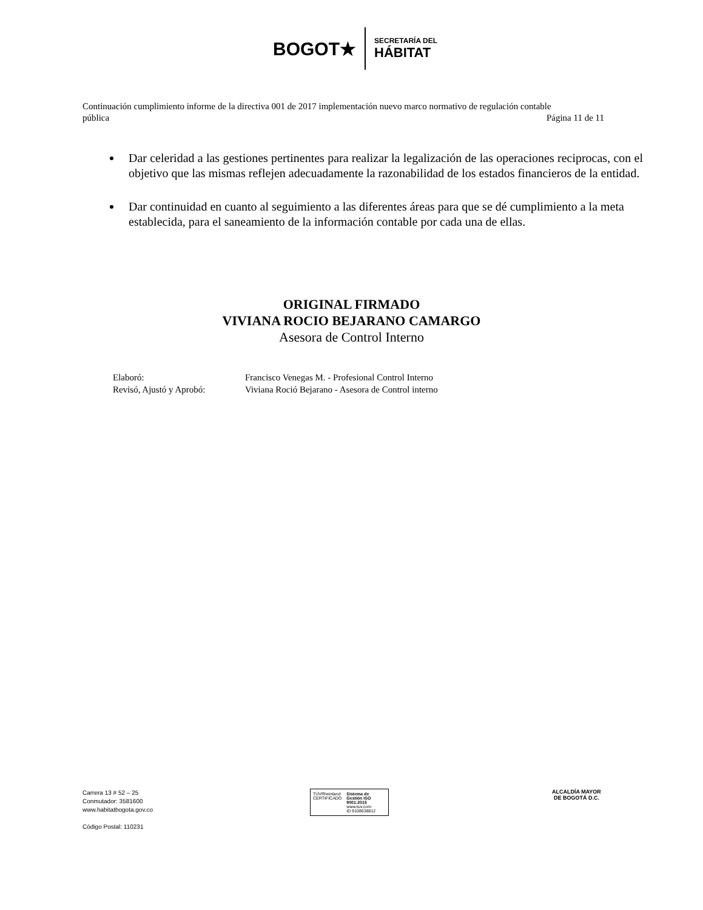BOGOT★
SECRETARÍA DEL
HÁBITAT
Continuación cumplimiento informe de la directiva 001 de 2017 implementación nuevo marco normativo de regulación contable
pública Página 11 de 11
Dar celeridad a las gestiones pertinentes para realizar la legalización de las operaciones reciprocas, con el objetivo que las mismas reflejen adecuadamente la razonabilidad de los estados financieros de la entidad.
Dar continuidad en cuanto al seguimiento a las diferentes áreas para que se dé cumplimiento a la meta establecida, para el saneamiento de la información contable por cada una de ellas.
ORIGINAL FIRMADO
VIVIANA ROCIO BEJARANO CAMARGO
Asesora de Control Interno
| Elaboró: | Francisco Venegas M. - Profesional Control Interno |
| Revisó, Ajustó y Aprobó: | Viviana Roció Bejarano - Asesora de Control interno |
Carrera 13 # 52 – 25
Conmutador: 3581600
www.habitatbogota.gov.co
Código Postal: 110231
TÜVRheinland
CERTIFICADO
Sistema de Gestión ISO 9001:2015
www.tuv.com
ID 9108638812
ALCALDÍA MAYOR
DE BOGOTÁ D.C.